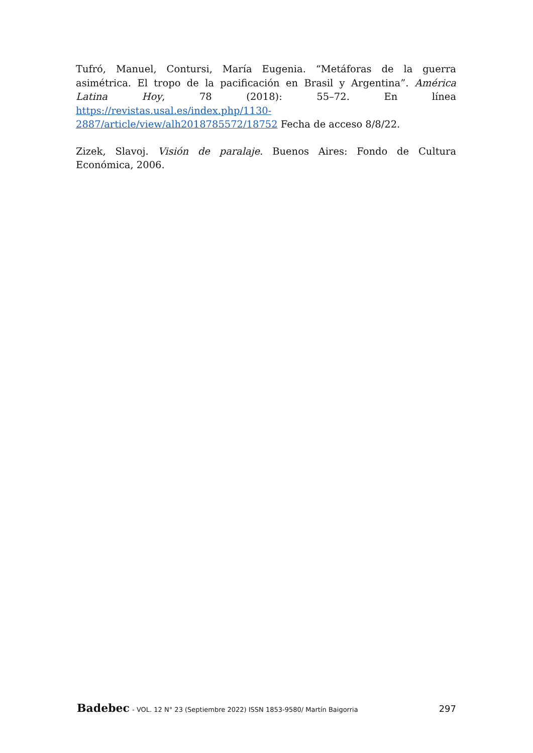Tufró, Manuel, Contursi, María Eugenia. “Metáforas de la guerra asimétrica. El tropo de la pacificación en Brasil y Argentina”. América Latina Hoy, 78 (2018): 55–72. En línea https://revistas.usal.es/index.php/1130-2887/article/view/alh2018785572/18752 Fecha de acceso 8/8/22.
Zizek, Slavoj. Visión de paralaje. Buenos Aires: Fondo de Cultura Económica, 2006.
Badebec - VOL. 12 N° 23 (Septiembre 2022) ISSN 1853-9580/ Martín Baigorria
297